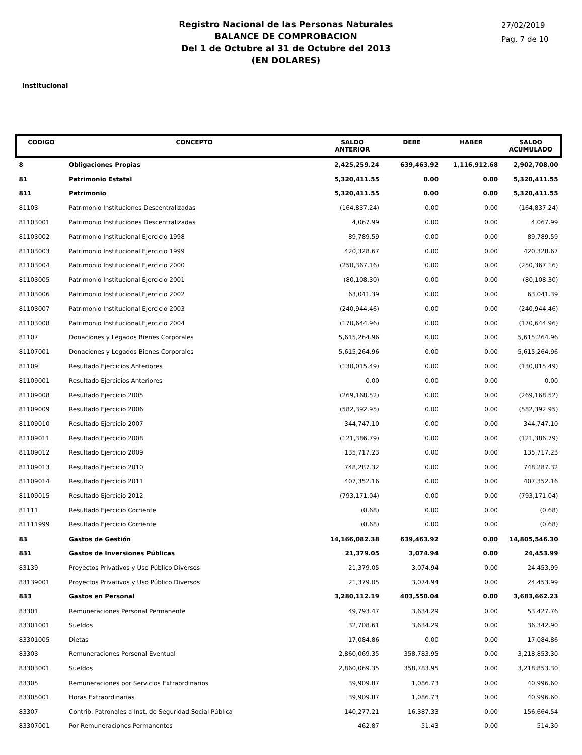Registro Nacional de las Personas Naturales
BALANCE DE COMPROBACION
Del 1 de Octubre al 31 de Octubre del 2013
(EN DOLARES)
27/02/2019
Pag. 7 de 10
Institucional
| CODIGO | CONCEPTO | SALDO ANTERIOR | DEBE | HABER | SALDO ACUMULADO |
| --- | --- | --- | --- | --- | --- |
| 8 | Obligaciones Propias | 2,425,259.24 | 639,463.92 | 1,116,912.68 | 2,902,708.00 |
| 81 | Patrimonio Estatal | 5,320,411.55 | 0.00 | 0.00 | 5,320,411.55 |
| 811 | Patrimonio | 5,320,411.55 | 0.00 | 0.00 | 5,320,411.55 |
| 81103 | Patrimonio Instituciones Descentralizadas | (164,837.24) | 0.00 | 0.00 | (164,837.24) |
| 81103001 | Patrimonio Instituciones Descentralizadas | 4,067.99 | 0.00 | 0.00 | 4,067.99 |
| 81103002 | Patrimonio Institucional Ejercicio 1998 | 89,789.59 | 0.00 | 0.00 | 89,789.59 |
| 81103003 | Patrimonio Institucional Ejercicio 1999 | 420,328.67 | 0.00 | 0.00 | 420,328.67 |
| 81103004 | Patrimonio Institucional Ejercicio 2000 | (250,367.16) | 0.00 | 0.00 | (250,367.16) |
| 81103005 | Patrimonio Institucional Ejercicio 2001 | (80,108.30) | 0.00 | 0.00 | (80,108.30) |
| 81103006 | Patrimonio Institucional Ejercicio 2002 | 63,041.39 | 0.00 | 0.00 | 63,041.39 |
| 81103007 | Patrimonio Institucional Ejercicio 2003 | (240,944.46) | 0.00 | 0.00 | (240,944.46) |
| 81103008 | Patrimonio Institucional Ejercicio 2004 | (170,644.96) | 0.00 | 0.00 | (170,644.96) |
| 81107 | Donaciones y Legados Bienes Corporales | 5,615,264.96 | 0.00 | 0.00 | 5,615,264.96 |
| 81107001 | Donaciones y Legados Bienes Corporales | 5,615,264.96 | 0.00 | 0.00 | 5,615,264.96 |
| 81109 | Resultado Ejercicios Anteriores | (130,015.49) | 0.00 | 0.00 | (130,015.49) |
| 81109001 | Resultado Ejercicios Anteriores | 0.00 | 0.00 | 0.00 | 0.00 |
| 81109008 | Resultado Ejercicio 2005 | (269,168.52) | 0.00 | 0.00 | (269,168.52) |
| 81109009 | Resultado Ejercicio 2006 | (582,392.95) | 0.00 | 0.00 | (582,392.95) |
| 81109010 | Resultado Ejercicio 2007 | 344,747.10 | 0.00 | 0.00 | 344,747.10 |
| 81109011 | Resultado Ejercicio 2008 | (121,386.79) | 0.00 | 0.00 | (121,386.79) |
| 81109012 | Resultado Ejercicio 2009 | 135,717.23 | 0.00 | 0.00 | 135,717.23 |
| 81109013 | Resultado Ejercicio 2010 | 748,287.32 | 0.00 | 0.00 | 748,287.32 |
| 81109014 | Resultado Ejercicio 2011 | 407,352.16 | 0.00 | 0.00 | 407,352.16 |
| 81109015 | Resultado Ejercicio 2012 | (793,171.04) | 0.00 | 0.00 | (793,171.04) |
| 81111 | Resultado Ejercicio Corriente | (0.68) | 0.00 | 0.00 | (0.68) |
| 81111999 | Resultado Ejercicio Corriente | (0.68) | 0.00 | 0.00 | (0.68) |
| 83 | Gastos de Gestión | 14,166,082.38 | 639,463.92 | 0.00 | 14,805,546.30 |
| 831 | Gastos de Inversiones Públicas | 21,379.05 | 3,074.94 | 0.00 | 24,453.99 |
| 83139 | Proyectos Privativos y Uso Público Diversos | 21,379.05 | 3,074.94 | 0.00 | 24,453.99 |
| 83139001 | Proyectos Privativos y Uso Público Diversos | 21,379.05 | 3,074.94 | 0.00 | 24,453.99 |
| 833 | Gastos en Personal | 3,280,112.19 | 403,550.04 | 0.00 | 3,683,662.23 |
| 83301 | Remuneraciones Personal Permanente | 49,793.47 | 3,634.29 | 0.00 | 53,427.76 |
| 83301001 | Sueldos | 32,708.61 | 3,634.29 | 0.00 | 36,342.90 |
| 83301005 | Dietas | 17,084.86 | 0.00 | 0.00 | 17,084.86 |
| 83303 | Remuneraciones Personal Eventual | 2,860,069.35 | 358,783.95 | 0.00 | 3,218,853.30 |
| 83303001 | Sueldos | 2,860,069.35 | 358,783.95 | 0.00 | 3,218,853.30 |
| 83305 | Remuneraciones por Servicios Extraordinarios | 39,909.87 | 1,086.73 | 0.00 | 40,996.60 |
| 83305001 | Horas Extraordinarias | 39,909.87 | 1,086.73 | 0.00 | 40,996.60 |
| 83307 | Contrib. Patronales a Inst. de Seguridad Social Pública | 140,277.21 | 16,387.33 | 0.00 | 156,664.54 |
| 83307001 | Por Remuneraciones Permanentes | 462.87 | 51.43 | 0.00 | 514.30 |